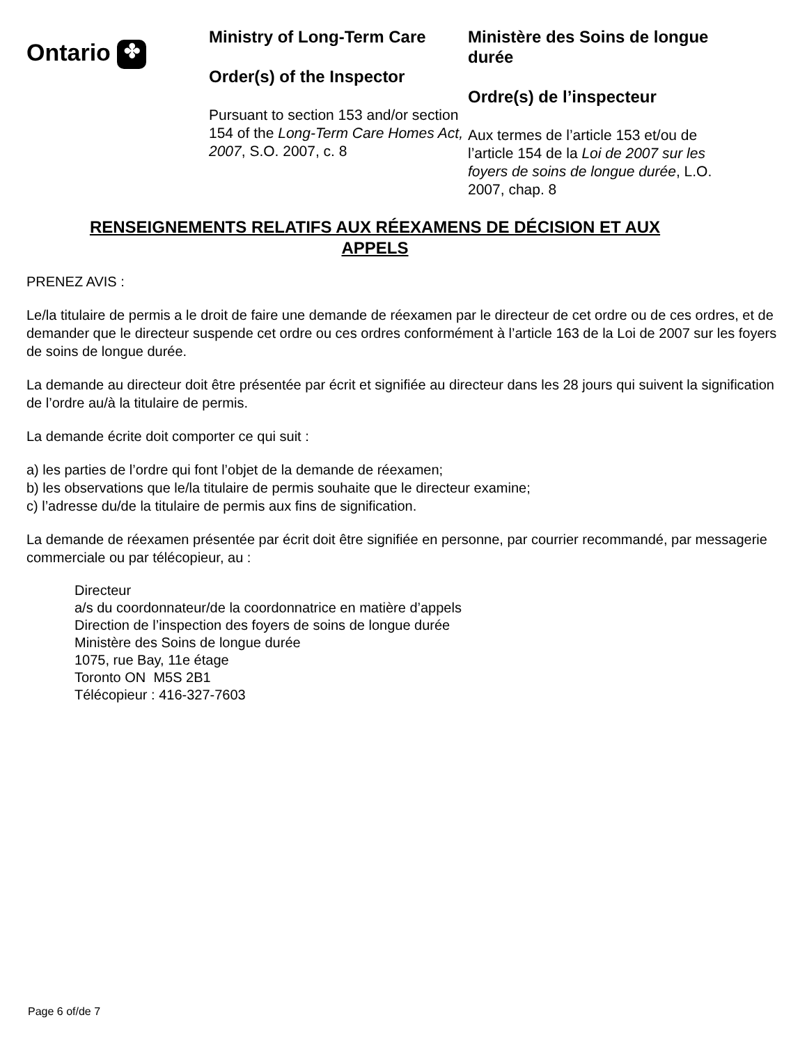Ontario ✤
Ministry of Long-Term Care
Order(s) of the Inspector
Pursuant to section 153 and/or section 154 of the Long-Term Care Homes Act, 2007, S.O. 2007, c. 8
Ministère des Soins de longue durée
Ordre(s) de l’inspecteur
Aux termes de l’article 153 et/ou de l’article 154 de la Loi de 2007 sur les foyers de soins de longue durée, L.O. 2007, chap. 8
RENSEIGNEMENTS RELATIFS AUX RÉEXAMENS DE DÉCISION ET AUX APPELS
PRENEZ AVIS :
Le/la titulaire de permis a le droit de faire une demande de réexamen par le directeur de cet ordre ou de ces ordres, et de demander que le directeur suspende cet ordre ou ces ordres conformément à l’article 163 de la Loi de 2007 sur les foyers de soins de longue durée.
La demande au directeur doit être présentée par écrit et signifiée au directeur dans les 28 jours qui suivent la signification de l’ordre au/à la titulaire de permis.
La demande écrite doit comporter ce qui suit :
a) les parties de l’ordre qui font l’objet de la demande de réexamen;
b) les observations que le/la titulaire de permis souhaite que le directeur examine;
c) l’adresse du/de la titulaire de permis aux fins de signification.
La demande de réexamen présentée par écrit doit être signifiée en personne, par courrier recommandé, par messagerie commerciale ou par télécopieur, au :
Directeur
a/s du coordonnateur/de la coordonnatrice en matière d’appels
Direction de l’inspection des foyers de soins de longue durée
Ministère des Soins de longue durée
1075, rue Bay, 11e étage
Toronto ON M5S 2B1
Télécopieur : 416-327-7603
Page 6 of/de 7